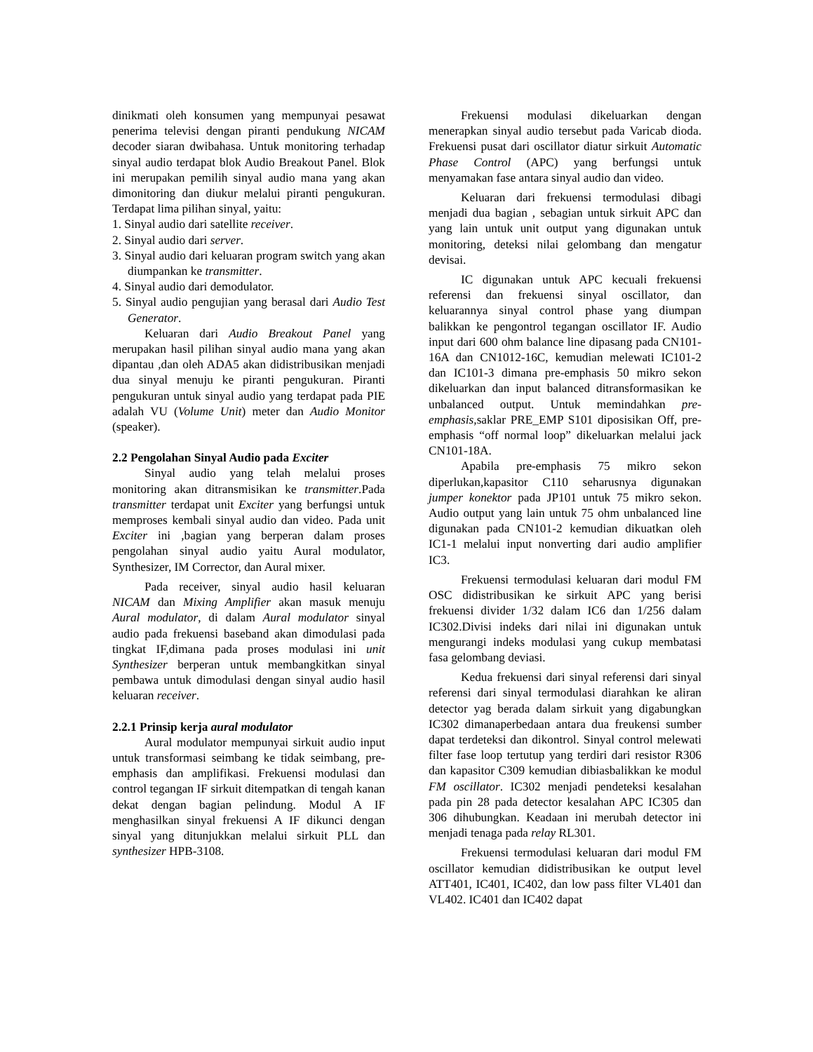dinikmati oleh konsumen yang mempunyai pesawat penerima televisi dengan piranti pendukung NICAM decoder siaran dwibahasa. Untuk monitoring terhadap sinyal audio terdapat blok Audio Breakout Panel. Blok ini merupakan pemilih sinyal audio mana yang akan dimonitoring dan diukur melalui piranti pengukuran. Terdapat lima pilihan sinyal, yaitu:
1. Sinyal audio dari satellite receiver.
2. Sinyal audio dari server.
3. Sinyal audio dari keluaran program switch yang akan diumpankan ke transmitter.
4. Sinyal audio dari demodulator.
5. Sinyal audio pengujian yang berasal dari Audio Test Generator.
Keluaran dari Audio Breakout Panel yang merupakan hasil pilihan sinyal audio mana yang akan dipantau ,dan oleh ADA5 akan didistribusikan menjadi dua sinyal menuju ke piranti pengukuran. Piranti pengukuran untuk sinyal audio yang terdapat pada PIE adalah VU (Volume Unit) meter dan Audio Monitor (speaker).
2.2 Pengolahan Sinyal Audio pada Exciter
Sinyal audio yang telah melalui proses monitoring akan ditransmisikan ke transmitter.Pada transmitter terdapat unit Exciter yang berfungsi untuk memproses kembali sinyal audio dan video. Pada unit Exciter ini ,bagian yang berperan dalam proses pengolahan sinyal audio yaitu Aural modulator, Synthesizer, IM Corrector, dan Aural mixer.
Pada receiver, sinyal audio hasil keluaran NICAM dan Mixing Amplifier akan masuk menuju Aural modulator, di dalam Aural modulator sinyal audio pada frekuensi baseband akan dimodulasi pada tingkat IF,dimana pada proses modulasi ini unit Synthesizer berperan untuk membangkitkan sinyal pembawa untuk dimodulasi dengan sinyal audio hasil keluaran receiver.
2.2.1 Prinsip kerja aural modulator
Aural modulator mempunyai sirkuit audio input untuk transformasi seimbang ke tidak seimbang, pre-emphasis dan amplifikasi. Frekuensi modulasi dan control tegangan IF sirkuit ditempatkan di tengah kanan dekat dengan bagian pelindung. Modul A IF menghasilkan sinyal frekuensi A IF dikunci dengan sinyal yang ditunjukkan melalui sirkuit PLL dan synthesizer HPB-3108.
Frekuensi modulasi dikeluarkan dengan menerapkan sinyal audio tersebut pada Varicab dioda. Frekuensi pusat dari oscillator diatur sirkuit Automatic Phase Control (APC) yang berfungsi untuk menyamakan fase antara sinyal audio dan video.
Keluaran dari frekuensi termodulasi dibagi menjadi dua bagian , sebagian untuk sirkuit APC dan yang lain untuk unit output yang digunakan untuk monitoring, deteksi nilai gelombang dan mengatur devisai.
IC digunakan untuk APC kecuali frekuensi referensi dan frekuensi sinyal oscillator, dan keluarannya sinyal control phase yang diumpan balikkan ke pengontrol tegangan oscillator IF. Audio input dari 600 ohm balance line dipasang pada CN101-16A dan CN1012-16C, kemudian melewati IC101-2 dan IC101-3 dimana pre-emphasis 50 mikro sekon dikeluarkan dan input balanced ditransformasikan ke unbalanced output. Untuk memindahkan pre-emphasis,saklar PRE_EMP S101 diposisikan Off, pre-emphasis “off normal loop” dikeluarkan melalui jack CN101-18A.
Apabila pre-emphasis 75 mikro sekon diperlukan,kapasitor C110 seharusnya digunakan jumper konektor pada JP101 untuk 75 mikro sekon. Audio output yang lain untuk 75 ohm unbalanced line digunakan pada CN101-2 kemudian dikuatkan oleh IC1-1 melalui input nonverting dari audio amplifier IC3.
Frekuensi termodulasi keluaran dari modul FM OSC didistribusikan ke sirkuit APC yang berisi frekuensi divider 1/32 dalam IC6 dan 1/256 dalam IC302.Divisi indeks dari nilai ini digunakan untuk mengurangi indeks modulasi yang cukup membatasi fasa gelombang deviasi.
Kedua frekuensi dari sinyal referensi dari sinyal referensi dari sinyal termodulasi diarahkan ke aliran detector yag berada dalam sirkuit yang digabungkan IC302 dimanaperbedaan antara dua freukensi sumber dapat terdeteksi dan dikontrol. Sinyal control melewati filter fase loop tertutup yang terdiri dari resistor R306 dan kapasitor C309 kemudian dibiasbalikkan ke modul FM oscillator. IC302 menjadi pendeteksi kesalahan pada pin 28 pada detector kesalahan APC IC305 dan 306 dihubungkan. Keadaan ini merubah detector ini menjadi tenaga pada relay RL301.
Frekuensi termodulasi keluaran dari modul FM oscillator kemudian didistribusikan ke output level ATT401, IC401, IC402, dan low pass filter VL401 dan VL402. IC401 dan IC402 dapat